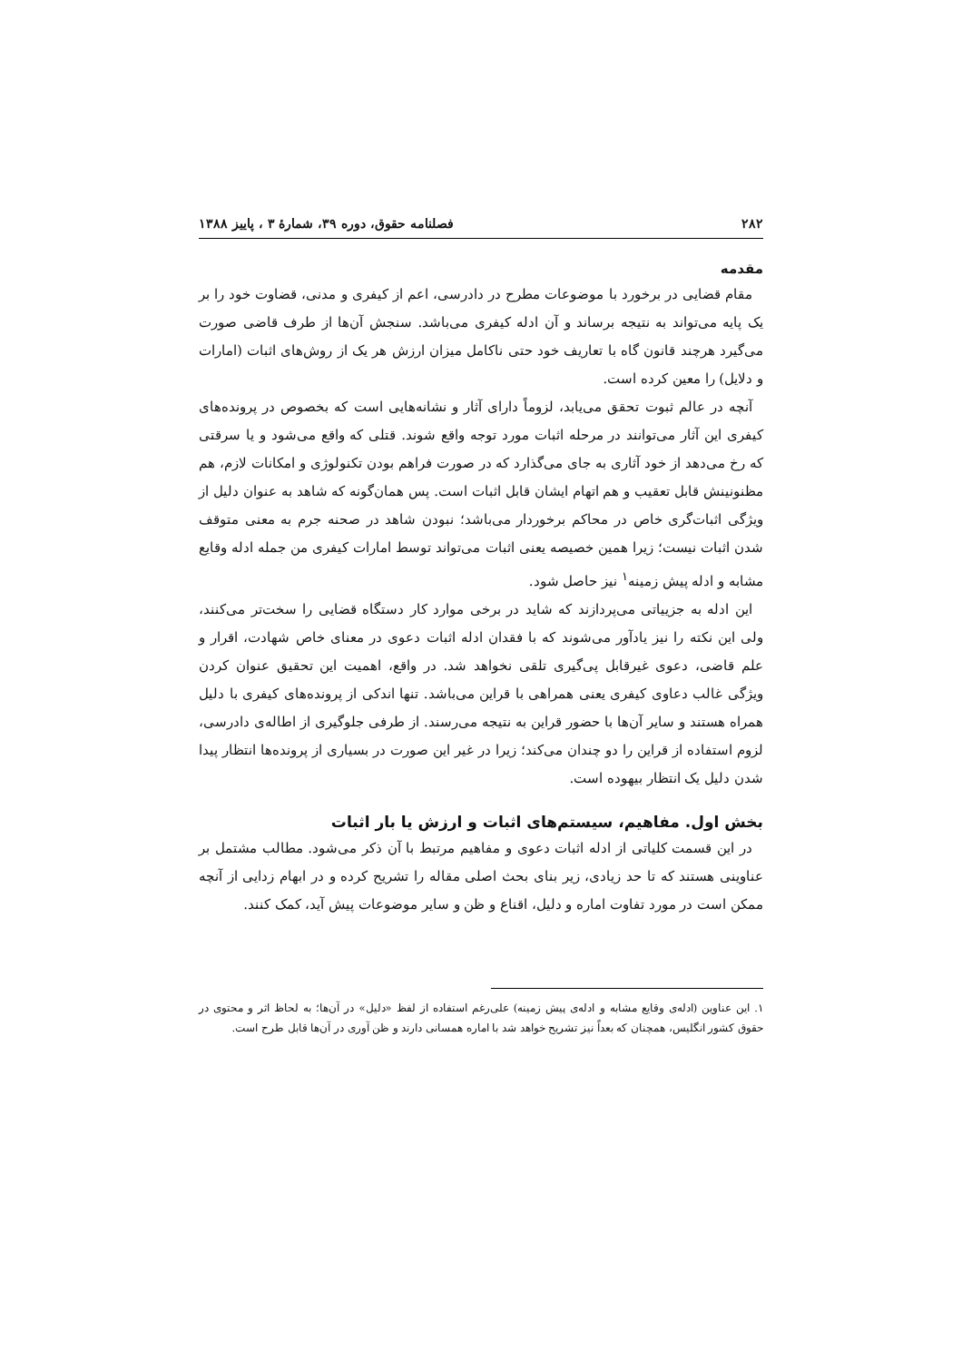۲۸۲ فصلنامه حقوق، دوره ۳۹، شمارهٔ ۳ ، پاییز ۱۳۸۸
مقدمه
مقام قضایی در برخورد با موضوعات مطرح در دادرسی، اعم از کیفری و مدنی، قضاوت خود را بر یک پایه می‌تواند به نتیجه برساند و آن ادله کیفری می‌باشد. سنجش آن‌ها از طرف قاضی صورت می‌گیرد هرچند قانون گاه با تعاریف خود حتی ناکامل میزان ارزش هر یک از روش‌های اثبات (امارات و دلایل) را معین کرده است.
آنچه در عالم ثبوت تحقق می‌یابد، لزوماً دارای آثار و نشانه‌هایی است که بخصوص در پرونده‌های کیفری این آثار می‌توانند در مرحله اثبات مورد توجه واقع شوند. قتلی که واقع می‌شود و یا سرقتی که رخ می‌دهد از خود آثاری به جای می‌گذارد که در صورت فراهم بودن تکنولوژی و امکانات لازم، هم مظنونینش قابل تعقیب و هم اتهام ایشان قابل اثبات است. پس همان‌گونه که شاهد به عنوان دلیل از ویژگی اثبات‌گری خاص در محاکم برخوردار می‌باشد؛ نبودن شاهد در صحنه جرم به معنی متوقف شدن اثبات نیست؛ زیرا همین خصیصه یعنی اثبات می‌تواند توسط امارات کیفری من جمله ادله وقایع مشابه و ادله پیش زمینه<sup>۱</sup> نیز حاصل شود.
این ادله به جزییاتی می‌پردازند که شاید در برخی موارد کار دستگاه قضایی را سخت‌تر می‌کنند، ولی این نکته را نیز یادآور می‌شوند که با فقدان ادله اثبات دعوی در معنای خاص شهادت، اقرار و علم قاضی، دعوی غیرقابل پی‌گیری تلقی نخواهد شد. در واقع، اهمیت این تحقیق عنوان کردن ویژگی غالب دعاوی کیفری یعنی همراهی با قراین می‌باشد. تنها اندکی از پرونده‌های کیفری با دلیل همراه هستند و سایر آن‌ها با حضور قراین به نتیجه می‌رسند. از طرفی جلوگیری از اطاله‌ی دادرسی، لزوم استفاده از قراین را دو چندان می‌کند؛ زیرا در غیر این صورت در بسیاری از پرونده‌ها انتظار پیدا شدن دلیل یک انتظار بیهوده است.
بخش اول. مفاهیم، سیستم‌های اثبات و ارزش یا بار اثبات
در این قسمت کلیاتی از ادله اثبات دعوی و مفاهیم مرتبط با آن ذکر می‌شود. مطالب مشتمل بر عناوینی هستند که تا حد زیادی، زیر بنای بحث اصلی مقاله را تشریح کرده و در ابهام زدایی از آنچه ممکن است در مورد تفاوت اماره و دلیل، اقناع و ظن و سایر موضوعات پیش آید، کمک کنند.
۱. این عناوین (ادله‌ی وقایع مشابه و ادله‌ی پیش زمینه) علی‌رغم استفاده از لفظ «دلیل» در آن‌ها؛ به لحاظ اثر و محتوی در حقوق کشور انگلیس، همچنان که بعداً نیز تشریح خواهد شد با اماره همسانی دارند و ظن آوری در آن‌ها قابل طرح است.